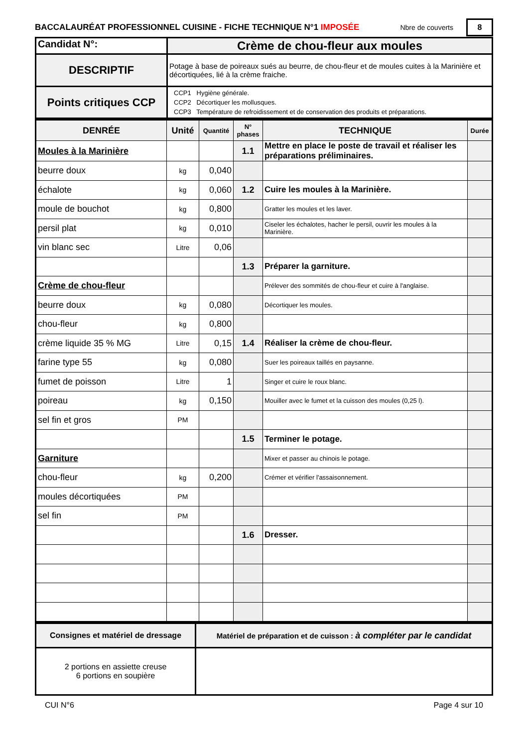BACCALAURÉAT PROFESSIONNEL CUISINE - FICHE TECHNIQUE N°1 IMPOSÉE Nbre de couverts 8
| Candidat N°: | Crème de chou-fleur aux moules |
| DESCRIPTIF | Potage à base de poireaux sués au beurre, de chou-fleur et de moules cuites à la Marinière et décortiquées, lié à la crème fraiche. |
| Points critiques CCP | CCP1 Hygiène générale. CCP2 Décortiquer les mollusques. CCP3 Température de refroidissement et de conservation des produits et préparations. |
| DENRÉE | Unité | Quantité | N° phases | TECHNIQUE | Durée |
| Moules à la Marinière | | | 1.1 | Mettre en place le poste de travail et réaliser les préparations préliminaires. | |
| beurre doux | kg | 0,040 | | | |
| échalote | kg | 0,060 | 1.2 | Cuire les moules à la Marinière. | |
| moule de bouchot | kg | 0,800 | | Gratter les moules et les laver. | |
| persil plat | kg | 0,010 | | Ciseler les échalotes, hacher le persil, ouvrir les moules à la Marinière. | |
| vin blanc sec | Litre | 0,06 | | | |
| | | | 1.3 | Préparer la garniture. | |
| Crème de chou-fleur | | | | Prélever des sommités de chou-fleur et cuire à l'anglaise. | |
| beurre doux | kg | 0,080 | | Décortiquer les moules. | |
| chou-fleur | kg | 0,800 | | | |
| crème liquide 35 % MG | Litre | 0,15 | 1.4 | Réaliser la crème de chou-fleur. | |
| farine type 55 | kg | 0,080 | | Suer les poireaux taillés en paysanne. | |
| fumet de poisson | Litre | 1 | | Singer et cuire le roux blanc. | |
| poireau | kg | 0,150 | | Mouiller avec le fumet et la cuisson des moules (0,25 l). | |
| sel fin et gros | PM | | | | |
| | | | 1.5 | Terminer le potage. | |
| Garniture | | | | Mixer et passer au chinois le potage. | |
| chou-fleur | kg | 0,200 | | Crémer et vérifier l'assaisonnement. | |
| moules décortiquées | PM | | | | |
| sel fin | PM | | | | |
| | | | 1.6 | Dresser. | |
| Consignes et matériel de dressage | Matériel de préparation et de cuisson : à compléter par le candidat |
| 2 portions en assiette creuse 6 portions en soupière | |
CUI N°6 Page 4 sur 10